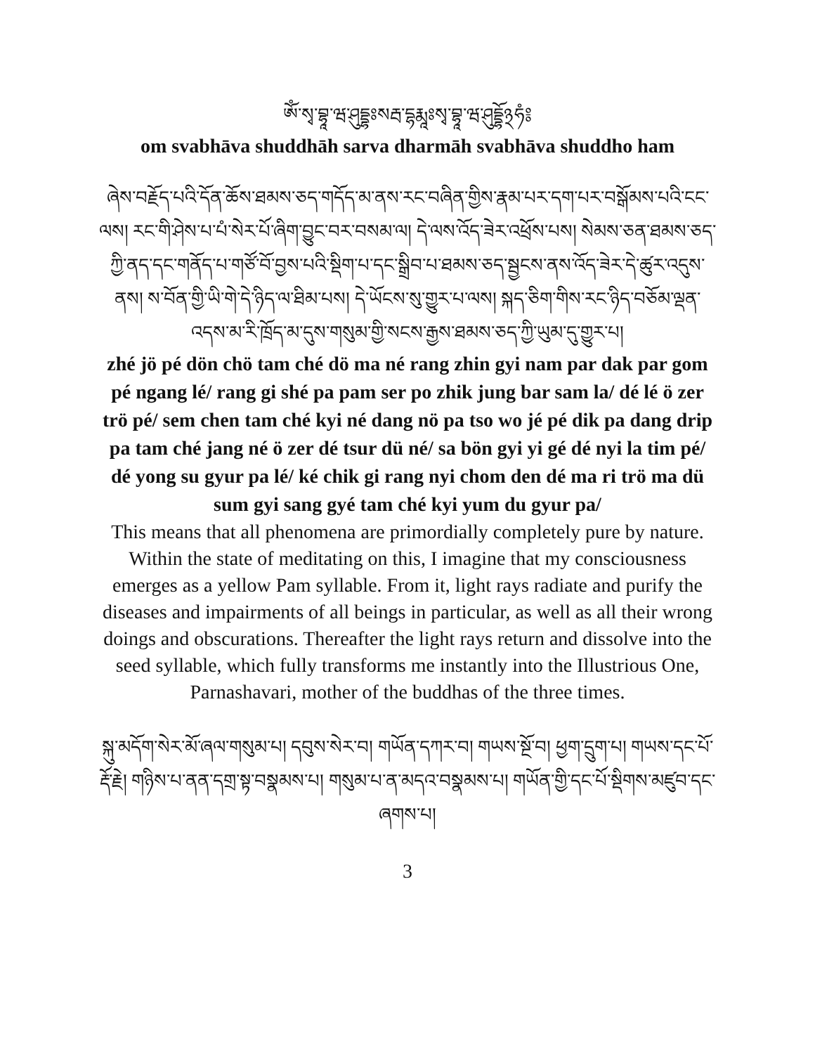ཨོཾ་སྭ་བྷཱ་ཝ་ཤུདྡྷཿསརྦ་དྷརྨཱཿསྭ་བྷཱ་ཝ་ཤུདྡྷོ྅ཧཾ༔
om svabhāva shuddhāh sarva dharmāh svabhāva shuddho ham
ཞེས་བརྗོད་པའི་དོན་ཆོས་ཐམས་ཅད་གདོད་མ་ནས་རང་བཞིན་གྱིས་རྣམ་པར་དག་པར་བསྒོམས་པའི་ངང་ལས། རང་གི་ཤེས་པ་པཾ་སེར་པོ་ཞིག་བྱུང་བར་བསམ་ལ། དེ་ལས་འོད་ཟེར་འཕྲོས་པས། སེམས་ཅན་ཐམས་ཅད་ཀྱི་ནད་དང་གནོད་པ་གཙོ་བོ་བྱས་པའི་སྡིག་པ་དང་སྒྲིབ་པ་ཐམས་ཅད་སྦྱངས་ནས་འོད་ཟེར་དེ་ཚུར་འདུས་ནས། ས་བོན་གྱི་ཡི་གེ་དེ་ཉིད་ལ་ཐིམ་པས། དེ་ཡོངས་སུ་གྱུར་པ་ལས། སྐད་ཅིག་གིས་རང་ཉིད་བཅོམ་ལྡན་འདས་མ་རི་ཁྲོད་མ་དུས་གསུམ་གྱི་སངས་རྒྱས་ཐམས་ཅད་ཀྱི་ཡུམ་དུ་གྱུར་པ།
zhé jö pé dön chö tam ché dö ma né rang zhin gyi nam par dak par gom pé ngang lé/ rang gi shé pa pam ser po zhik jung bar sam la/ dé lé ö zer trö pé/ sem chen tam ché kyi né dang nö pa tso wo jé pé dik pa dang drip pa tam ché jang né ö zer dé tsur dü né/ sa bön gyi yi gé dé nyi la tim pé/ dé yong su gyur pa lé/ ké chik gi rang nyi chom den dé ma ri trö ma dü sum gyi sang gyé tam ché kyi yum du gyur pa/
This means that all phenomena are primordially completely pure by nature. Within the state of meditating on this, I imagine that my consciousness emerges as a yellow Pam syllable. From it, light rays radiate and purify the diseases and impairments of all beings in particular, as well as all their wrong doings and obscurations. Thereafter the light rays return and dissolve into the seed syllable, which fully transforms me instantly into the Illustrious One, Parnashavari, mother of the buddhas of the three times.
སྐུ་མདོག་སེར་མོ་ཞལ་གསུམ་པ། དབུས་སེར་བ། གཡོན་དཀར་བ། གཡས་སྔོ་བ། ཕྱག་དྲུག་པ། གཡས་དང་པོ་རྡོ་རྗེ། གཉིས་པ་ནན་དགྲ་སྟ་བསྣམས་པ། གསུམ་པ་ན་མདའ་བསྣམས་པ། གཡོན་གྱི་དང་པོ་སྡིགས་མཛུབ་དང་ཞགས་པ།
3